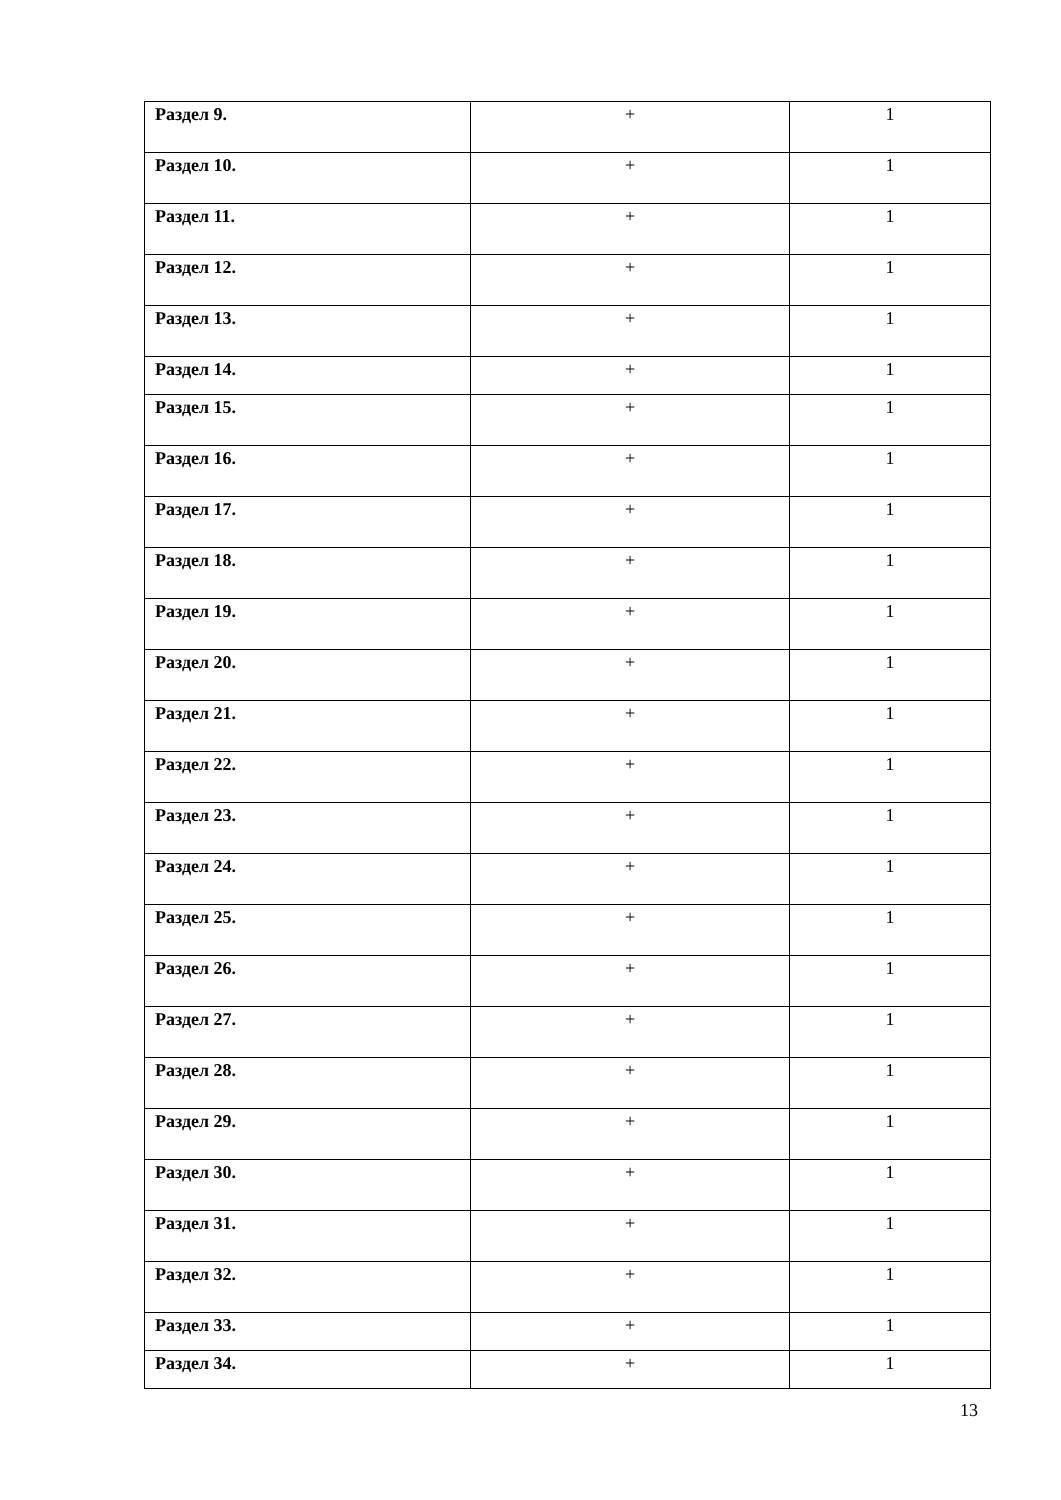| Раздел 9. | + | 1 |
| Раздел 10. | + | 1 |
| Раздел 11. | + | 1 |
| Раздел 12. | + | 1 |
| Раздел 13. | + | 1 |
| Раздел 14. | + | 1 |
| Раздел 15. | + | 1 |
| Раздел 16. | + | 1 |
| Раздел 17. | + | 1 |
| Раздел 18. | + | 1 |
| Раздел 19. | + | 1 |
| Раздел 20. | + | 1 |
| Раздел 21. | + | 1 |
| Раздел 22. | + | 1 |
| Раздел 23. | + | 1 |
| Раздел 24. | + | 1 |
| Раздел 25. | + | 1 |
| Раздел 26. | + | 1 |
| Раздел 27. | + | 1 |
| Раздел 28. | + | 1 |
| Раздел 29. | + | 1 |
| Раздел 30. | + | 1 |
| Раздел 31. | + | 1 |
| Раздел 32. | + | 1 |
| Раздел 33. | + | 1 |
| Раздел 34. | + | 1 |
13